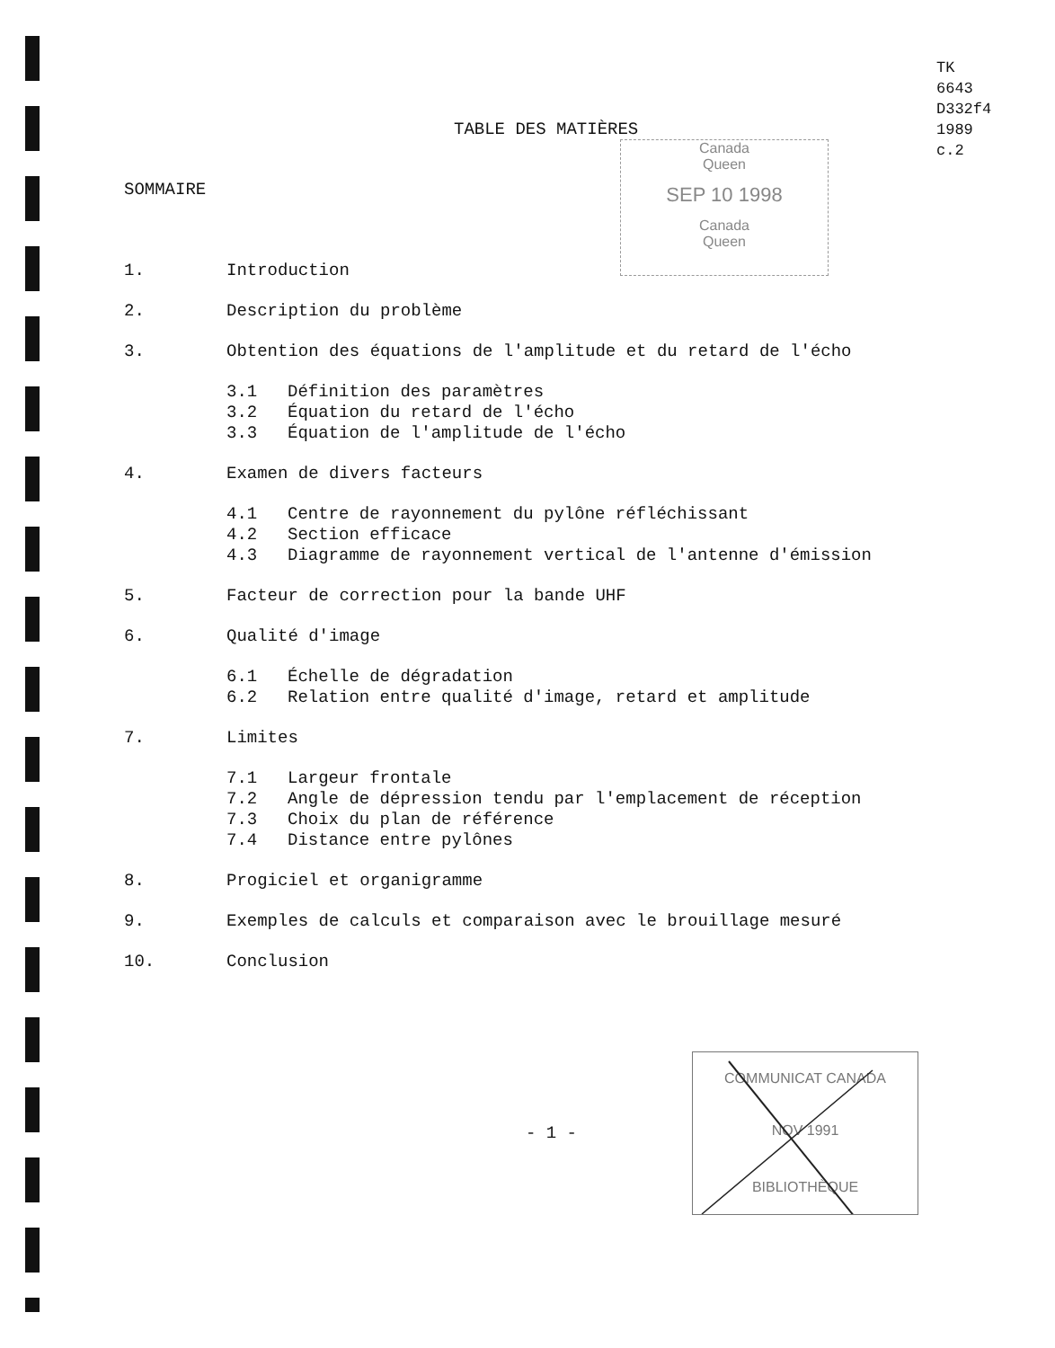TK
6643
D332f4
1989
c.2
TABLE DES MATIÈRES
Canada
Queen
SEP 10 1998
Canada
Queen
SOMMAIRE
1. Introduction
2. Description du problème
3. Obtention des équations de l'amplitude et du retard de l'écho
3.1 Définition des paramètres
3.2 Équation du retard de l'écho
3.3 Équation de l'amplitude de l'écho
4. Examen de divers facteurs
4.1 Centre de rayonnement du pylône réfléchissant
4.2 Section efficace
4.3 Diagramme de rayonnement vertical de l'antenne d'émission
5. Facteur de correction pour la bande UHF
6. Qualité d'image
6.1 Échelle de dégradation
6.2 Relation entre qualité d'image, retard et amplitude
7. Limites
7.1 Largeur frontale
7.2 Angle de dépression tendu par l'emplacement de réception
7.3 Choix du plan de référence
7.4 Distance entre pylônes
8. Progiciel et organigramme
9. Exemples de calculs et comparaison avec le brouillage mesuré
10. Conclusion
- 1 -
COMMUNICAT CANADA
NOV 1991
BIBLIOTHÈQUE